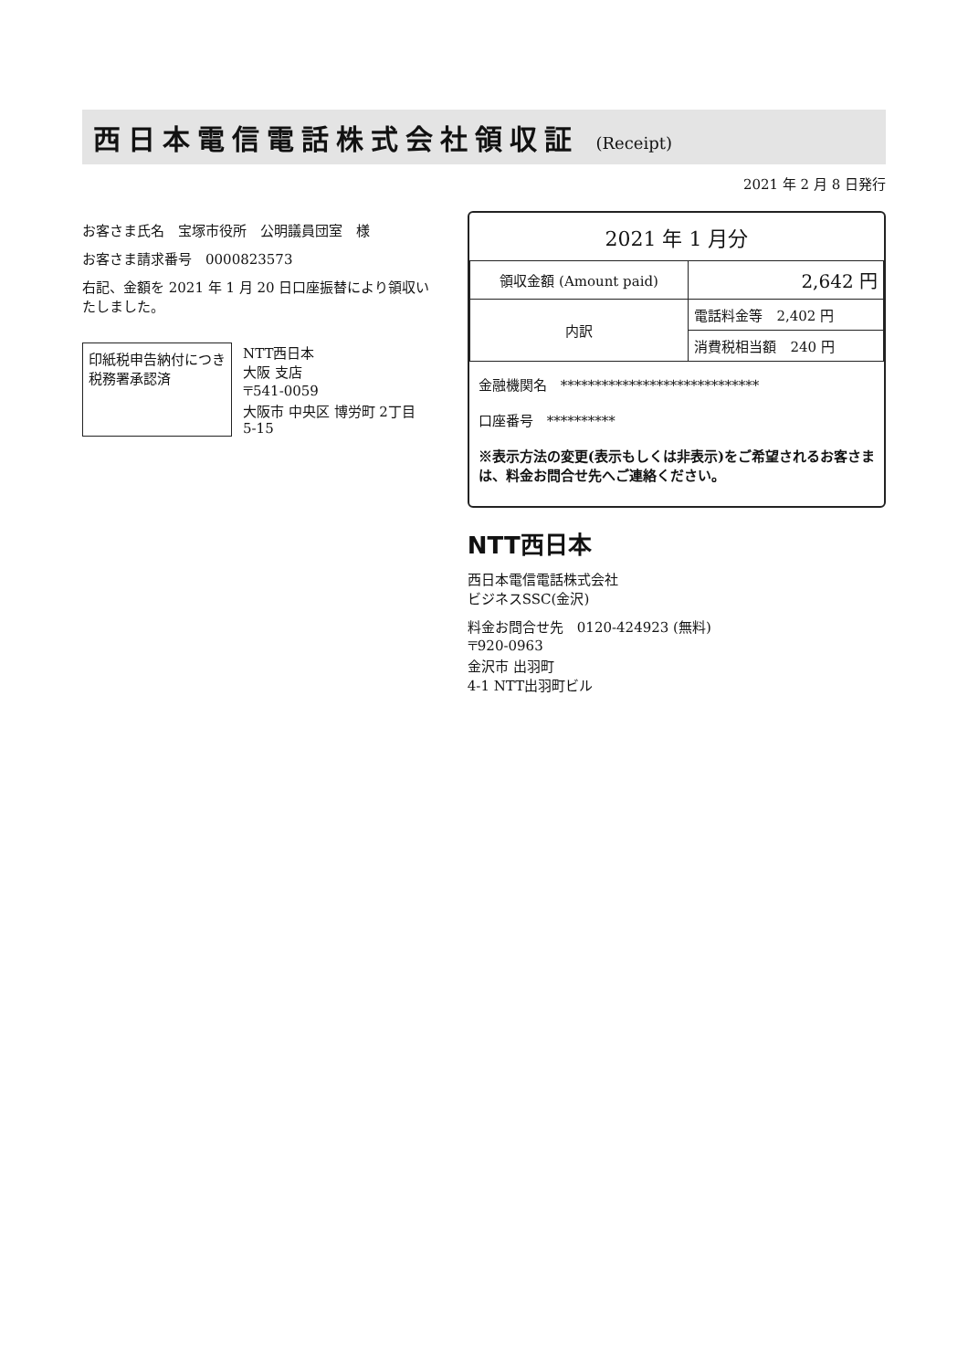西日本電信電話株式会社領収証 (Receipt)
2021 年 2 月 8 日発行
お客さま氏名　宝塚市役所　公明議員団室　様
お客さま請求番号　0000823573
右記、金額を 2021 年 1 月 20 日口座振替により領収いたしました。
印紙税申告納付につき
税務署承認済
NTT西日本
大阪 支店
〒541-0059
大阪市 中央区 博労町 2丁目
5-15
2021 年 1 月分
| 領収金額 (Amount paid) | 2,642 円 |
| 内訳 | 電話料金等 2,402 円 |
| | 消費税相当額 240 円 |
金融機関名　*****************************
口座番号　**********
※表示方法の変更(表示もしくは非表示)をご希望されるお客さまは、料金お問合せ先へご連絡ください。
NTT西日本
西日本電信電話株式会社
ビジネスSSC(金沢)
料金お問合せ先　0120-424923 (無料)
〒920-0963
金沢市 出羽町
4-1 NTT出羽町ビル